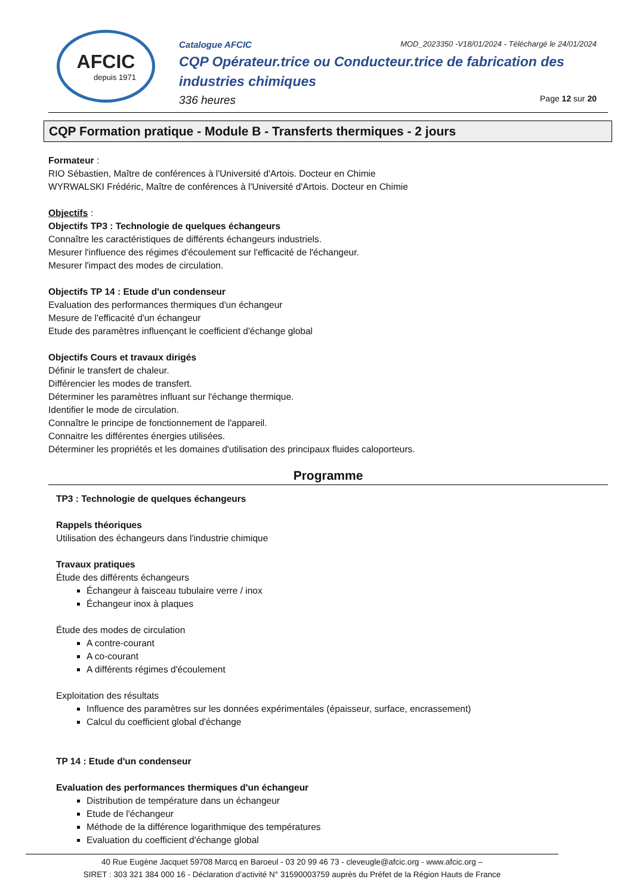AFCIC
depuis 1971
Catalogue AFCIC MOD_2023350 -V18/01/2024 - Téléchargé le 24/01/2024
CQP Opérateur.trice ou Conducteur.trice de fabrication des industries chimiques
336 heures Page 12 sur 20
CQP Formation pratique - Module B - Transferts thermiques - 2 jours
Formateur :
RIO Sébastien, Maître de conférences à l'Université d'Artois. Docteur en Chimie
WYRWALSKI Frédéric, Maître de conférences à l'Université d'Artois. Docteur en Chimie
Objectifs :
Objectifs TP3 : Technologie de quelques échangeurs
Connaître les caractéristiques de différents échangeurs industriels.
Mesurer l'influence des régimes d'écoulement sur l'efficacité de l'échangeur.
Mesurer l'impact des modes de circulation.
Objectifs TP 14 : Etude d'un condenseur
Evaluation des performances thermiques d'un échangeur
Mesure de l'efficacité d'un échangeur
Etude des paramètres influençant le coefficient d'échange global
Objectifs Cours et travaux dirigés
Définir le transfert de chaleur.
Différencier les modes de transfert.
Déterminer les paramètres influant sur l'échange thermique.
Identifier le mode de circulation.
Connaître le principe de fonctionnement de l'appareil.
Connaitre les différentes énergies utilisées.
Déterminer les propriétés et les domaines d'utilisation des principaux fluides caloporteurs.
Programme
TP3 : Technologie de quelques échangeurs
Rappels théoriques
Utilisation des échangeurs dans l'industrie chimique
Travaux pratiques
Étude des différents échangeurs
Échangeur à faisceau tubulaire verre / inox
Échangeur inox à plaques
Étude des modes de circulation
A contre-courant
A co-courant
A différents régimes d'écoulement
Exploitation des résultats
Influence des paramètres sur les données expérimentales (épaisseur, surface, encrassement)
Calcul du coefficient global d'échange
TP 14 : Etude d'un condenseur
Evaluation des performances thermiques d'un échangeur
Distribution de température dans un échangeur
Etude de l'échangeur
Méthode de la différence logarithmique des températures
Evaluation du coefficient d'échange global
40 Rue Eugène Jacquet 59708 Marcq en Baroeul - 03 20 99 46 73 - cleveugle@afcic.org - www.afcic.org –
SIRET : 303 321 384 000 16 - Déclaration d’activité N° 31590003759 auprès du Préfet de la Région Hauts de France